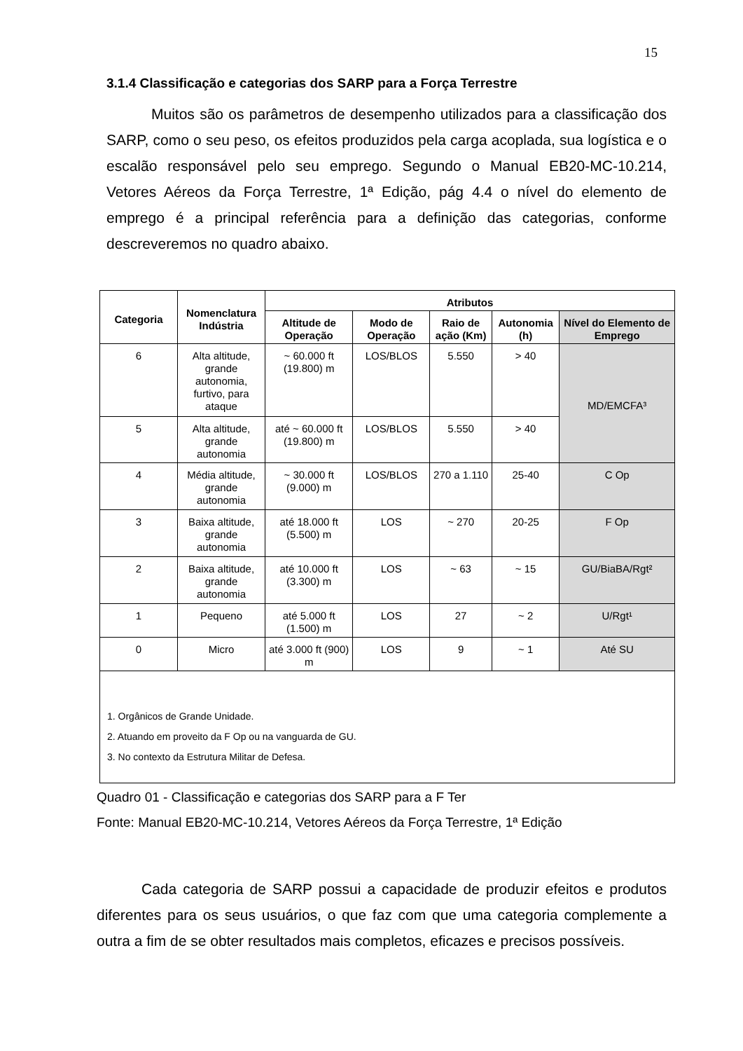15
3.1.4 Classificação e categorias dos SARP para a Força Terrestre
Muitos são os parâmetros de desempenho utilizados para a classificação dos SARP, como o seu peso, os efeitos produzidos pela carga acoplada, sua logística e o escalão responsável pelo seu emprego. Segundo o Manual EB20-MC-10.214, Vetores Aéreos da Força Terrestre, 1ª Edição, pág 4.4 o nível do elemento de emprego é a principal referência para a definição das categorias, conforme descreveremos no quadro abaixo.
| Categoria | Nomenclatura Indústria | Atributos | | | | |
| --- | --- | --- | --- | --- | --- | --- |
| | | Altitude de Operação | Modo de Operação | Raio de ação (Km) | Autonomia (h) | Nível do Elemento de Emprego |
| 6 | Alta altitude, grande autonomia, furtivo, para ataque | ~ 60.000 ft (19.800) m | LOS/BLOS | 5.550 | > 40 | MD/EMCFA³ |
| 5 | Alta altitude, grande autonomia | até ~ 60.000 ft (19.800) m | LOS/BLOS | 5.550 | > 40 | |
| 4 | Média altitude, grande autonomia | ~ 30.000 ft (9.000) m | LOS/BLOS | 270 a 1.110 | 25-40 | C Op |
| 3 | Baixa altitude, grande autonomia | até 18.000 ft (5.500) m | LOS | ~ 270 | 20-25 | F Op |
| 2 | Baixa altitude, grande autonomia | até 10.000 ft (3.300) m | LOS | ~ 63 | ~ 15 | GU/BiaBA/Rgt² |
| 1 | Pequeno | até 5.000 ft (1.500) m | LOS | 27 | ~ 2 | U/Rgt¹ |
| 0 | Micro | até 3.000 ft (900) m | LOS | 9 | ~ 1 | Até SU |
| 1. Orgânicos de Grande Unidade. 2. Atuando em proveito da F Op ou na vanguarda de GU. 3. No contexto da Estrutura Militar de Defesa. | | | | | | |
Quadro 01 - Classificação e categorias dos SARP para a F Ter
Fonte: Manual EB20-MC-10.214, Vetores Aéreos da Força Terrestre, 1ª Edição
Cada categoria de SARP possui a capacidade de produzir efeitos e produtos diferentes para os seus usuários, o que faz com que uma categoria complemente a outra a fim de se obter resultados mais completos, eficazes e precisos possíveis.